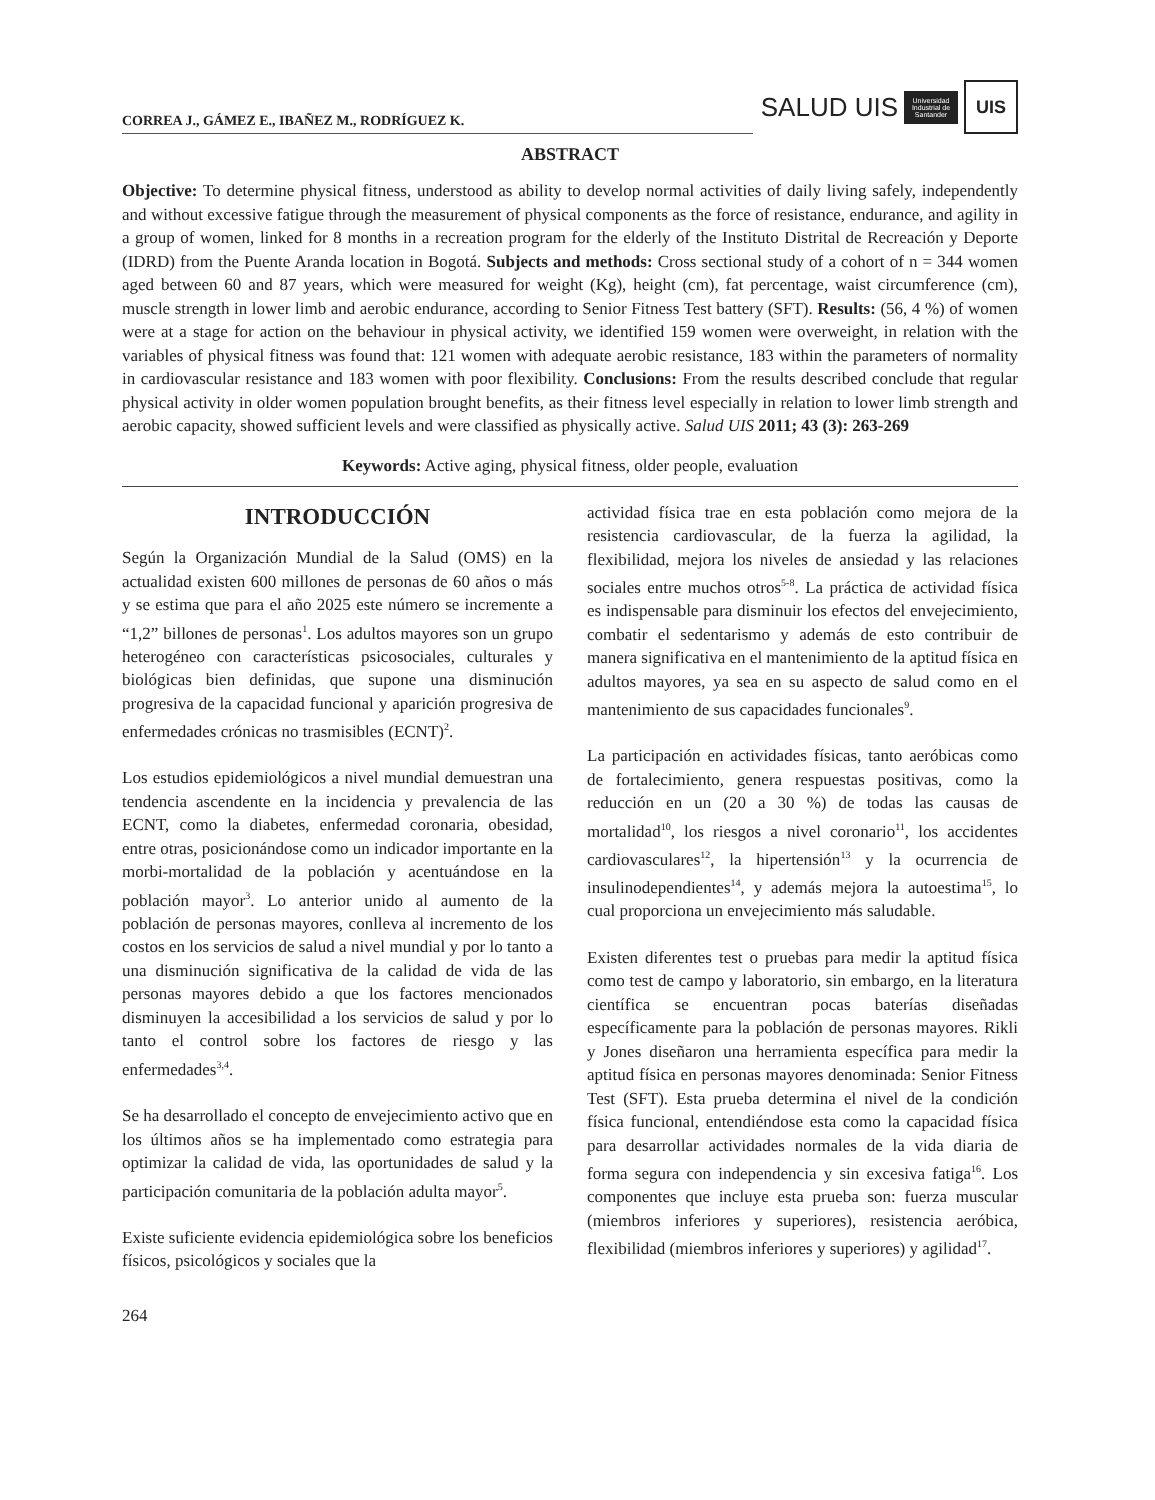CORREA J., GÁMEZ E., IBAÑEZ M., RODRÍGUEZ K.
SALUD UIS
Universidad Industrial de Santander
UIS
ABSTRACT
Objective: To determine physical fitness, understood as ability to develop normal activities of daily living safely, independently and without excessive fatigue through the measurement of physical components as the force of resistance, endurance, and agility in a group of women, linked for 8 months in a recreation program for the elderly of the Instituto Distrital de Recreación y Deporte (IDRD) from the Puente Aranda location in Bogotá. Subjects and methods: Cross sectional study of a cohort of n = 344 women aged between 60 and 87 years, which were measured for weight (Kg), height (cm), fat percentage, waist circumference (cm), muscle strength in lower limb and aerobic endurance, according to Senior Fitness Test battery (SFT). Results: (56, 4 %) of women were at a stage for action on the behaviour in physical activity, we identified 159 women were overweight, in relation with the variables of physical fitness was found that: 121 women with adequate aerobic resistance, 183 within the parameters of normality in cardiovascular resistance and 183 women with poor flexibility. Conclusions: From the results described conclude that regular physical activity in older women population brought benefits, as their fitness level especially in relation to lower limb strength and aerobic capacity, showed sufficient levels and were classified as physically active. Salud UIS 2011; 43 (3): 263-269
Keywords: Active aging, physical fitness, older people, evaluation
INTRODUCCIÓN
Según la Organización Mundial de la Salud (OMS) en la actualidad existen 600 millones de personas de 60 años o más y se estima que para el año 2025 este número se incremente a “1,2” billones de personas<sup>1</sup>. Los adultos mayores son un grupo heterogéneo con características psicosociales, culturales y biológicas bien definidas, que supone una disminución progresiva de la capacidad funcional y aparición progresiva de enfermedades crónicas no trasmisibles (ECNT)<sup>2</sup>.
Los estudios epidemiológicos a nivel mundial demuestran una tendencia ascendente en la incidencia y prevalencia de las ECNT, como la diabetes, enfermedad coronaria, obesidad, entre otras, posicionándose como un indicador importante en la morbi-mortalidad de la población y acentuándose en la población mayor<sup>3</sup>. Lo anterior unido al aumento de la población de personas mayores, conlleva al incremento de los costos en los servicios de salud a nivel mundial y por lo tanto a una disminución significativa de la calidad de vida de las personas mayores debido a que los factores mencionados disminuyen la accesibilidad a los servicios de salud y por lo tanto el control sobre los factores de riesgo y las enfermedades<sup>3,4</sup>.
Se ha desarrollado el concepto de envejecimiento activo que en los últimos años se ha implementado como estrategia para optimizar la calidad de vida, las oportunidades de salud y la participación comunitaria de la población adulta mayor<sup>5</sup>.
Existe suficiente evidencia epidemiológica sobre los beneficios físicos, psicológicos y sociales que la
actividad física trae en esta población como mejora de la resistencia cardiovascular, de la fuerza la agilidad, la flexibilidad, mejora los niveles de ansiedad y las relaciones sociales entre muchos otros<sup>5-8</sup>. La práctica de actividad física es indispensable para disminuir los efectos del envejecimiento, combatir el sedentarismo y además de esto contribuir de manera significativa en el mantenimiento de la aptitud física en adultos mayores, ya sea en su aspecto de salud como en el mantenimiento de sus capacidades funcionales<sup>9</sup>.
La participación en actividades físicas, tanto aeróbicas como de fortalecimiento, genera respuestas positivas, como la reducción en un (20 a 30 %) de todas las causas de mortalidad<sup>10</sup>, los riesgos a nivel coronario<sup>11</sup>, los accidentes cardiovasculares<sup>12</sup>, la hipertensión<sup>13</sup> y la ocurrencia de insulinodependientes<sup>14</sup>, y además mejora la autoestima<sup>15</sup>, lo cual proporciona un envejecimiento más saludable.
Existen diferentes test o pruebas para medir la aptitud física como test de campo y laboratorio, sin embargo, en la literatura científica se encuentran pocas baterías diseñadas específicamente para la población de personas mayores. Rikli y Jones diseñaron una herramienta específica para medir la aptitud física en personas mayores denominada: Senior Fitness Test (SFT). Esta prueba determina el nivel de la condición física funcional, entendiéndose esta como la capacidad física para desarrollar actividades normales de la vida diaria de forma segura con independencia y sin excesiva fatiga<sup>16</sup>. Los componentes que incluye esta prueba son: fuerza muscular (miembros inferiores y superiores), resistencia aeróbica, flexibilidad (miembros inferiores y superiores) y agilidad<sup>17</sup>.
264